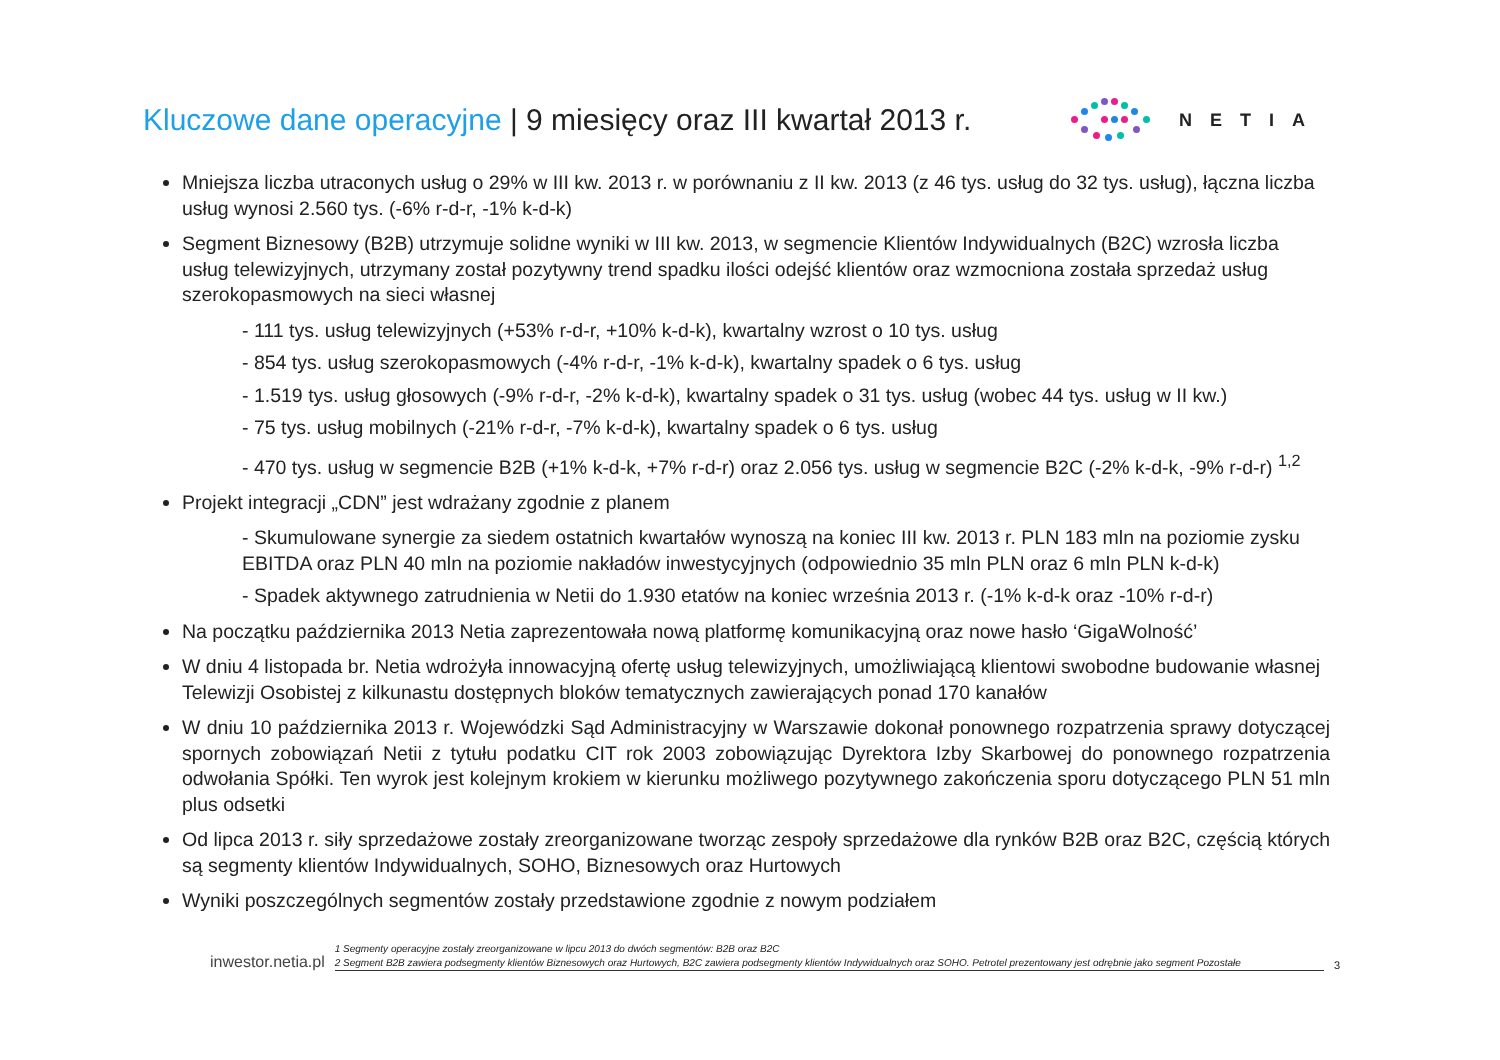Kluczowe dane operacyjne | 9 miesięcy oraz III kwartał 2013 r.
NETIA
Mniejsza liczba utraconych usług o 29% w III kw. 2013 r. w porównaniu z II kw. 2013 (z 46 tys. usług do 32 tys. usług), łączna liczba usług wynosi 2.560 tys. (-6% r-d-r, -1% k-d-k)
Segment Biznesowy (B2B) utrzymuje solidne wyniki w III kw. 2013, w segmencie Klientów Indywidualnych (B2C) wzrosła liczba usług telewizyjnych, utrzymany został pozytywny trend spadku ilości odejść klientów oraz wzmocniona została sprzedaż usług szerokopasmowych na sieci własnej
- 111 tys. usług telewizyjnych (+53% r-d-r, +10% k-d-k), kwartalny wzrost o 10 tys. usług
- 854 tys. usług szerokopasmowych (-4% r-d-r, -1% k-d-k), kwartalny spadek o 6 tys. usług
- 1.519 tys. usług głosowych (-9% r-d-r, -2% k-d-k), kwartalny spadek o 31 tys. usług (wobec 44 tys. usług w II kw.)
- 75 tys. usług mobilnych (-21% r-d-r, -7% k-d-k), kwartalny spadek o 6 tys. usług
- 470 tys. usług w segmencie B2B (+1% k-d-k, +7% r-d-r) oraz 2.056 tys. usług w segmencie B2C (-2% k-d-k, -9% r-d-r) <sup>1,2</sup>
Projekt integracji „CDN” jest wdrażany zgodnie z planem
- Skumulowane synergie za siedem ostatnich kwartałów wynoszą na koniec III kw. 2013 r. PLN 183 mln na poziomie zysku EBITDA oraz PLN 40 mln na poziomie nakładów inwestycyjnych (odpowiednio 35 mln PLN oraz 6 mln PLN k-d-k)
- Spadek aktywnego zatrudnienia w Netii do 1.930 etatów na koniec września 2013 r. (-1% k-d-k oraz -10% r-d-r)
Na początku października 2013 Netia zaprezentowała nową platformę komunikacyjną oraz nowe hasło ‘GigaWolność’
W dniu 4 listopada br. Netia wdrożyła innowacyjną ofertę usług telewizyjnych, umożliwiającą klientowi swobodne budowanie własnej Telewizji Osobistej z kilkunastu dostępnych bloków tematycznych zawierających ponad 170 kanałów
W dniu 10 października 2013 r. Wojewódzki Sąd Administracyjny w Warszawie dokonał ponownego rozpatrzenia sprawy dotyczącej spornych zobowiązań Netii z tytułu podatku CIT rok 2003 zobowiązując Dyrektora Izby Skarbowej do ponownego rozpatrzenia odwołania Spółki. Ten wyrok jest kolejnym krokiem w kierunku możliwego pozytywnego zakończenia sporu dotyczącego PLN 51 mln plus odsetki
Od lipca 2013 r. siły sprzedażowe zostały zreorganizowane tworząc zespoły sprzedażowe dla rynków B2B oraz B2C, częścią których są segmenty klientów Indywidualnych, SOHO, Biznesowych oraz Hurtowych
Wyniki poszczególnych segmentów zostały przedstawione zgodnie z nowym podziałem
inwestor.netia.pl
1 Segmenty operacyjne zostały zreorganizowane w lipcu 2013 do dwóch segmentów: B2B oraz B2C
2 Segment B2B zawiera podsegmenty klientów Biznesowych oraz Hurtowych, B2C zawiera podsegmenty klientów Indywidualnych oraz SOHO. Petrotel prezentowany jest odrębnie jako segment Pozostałe
3